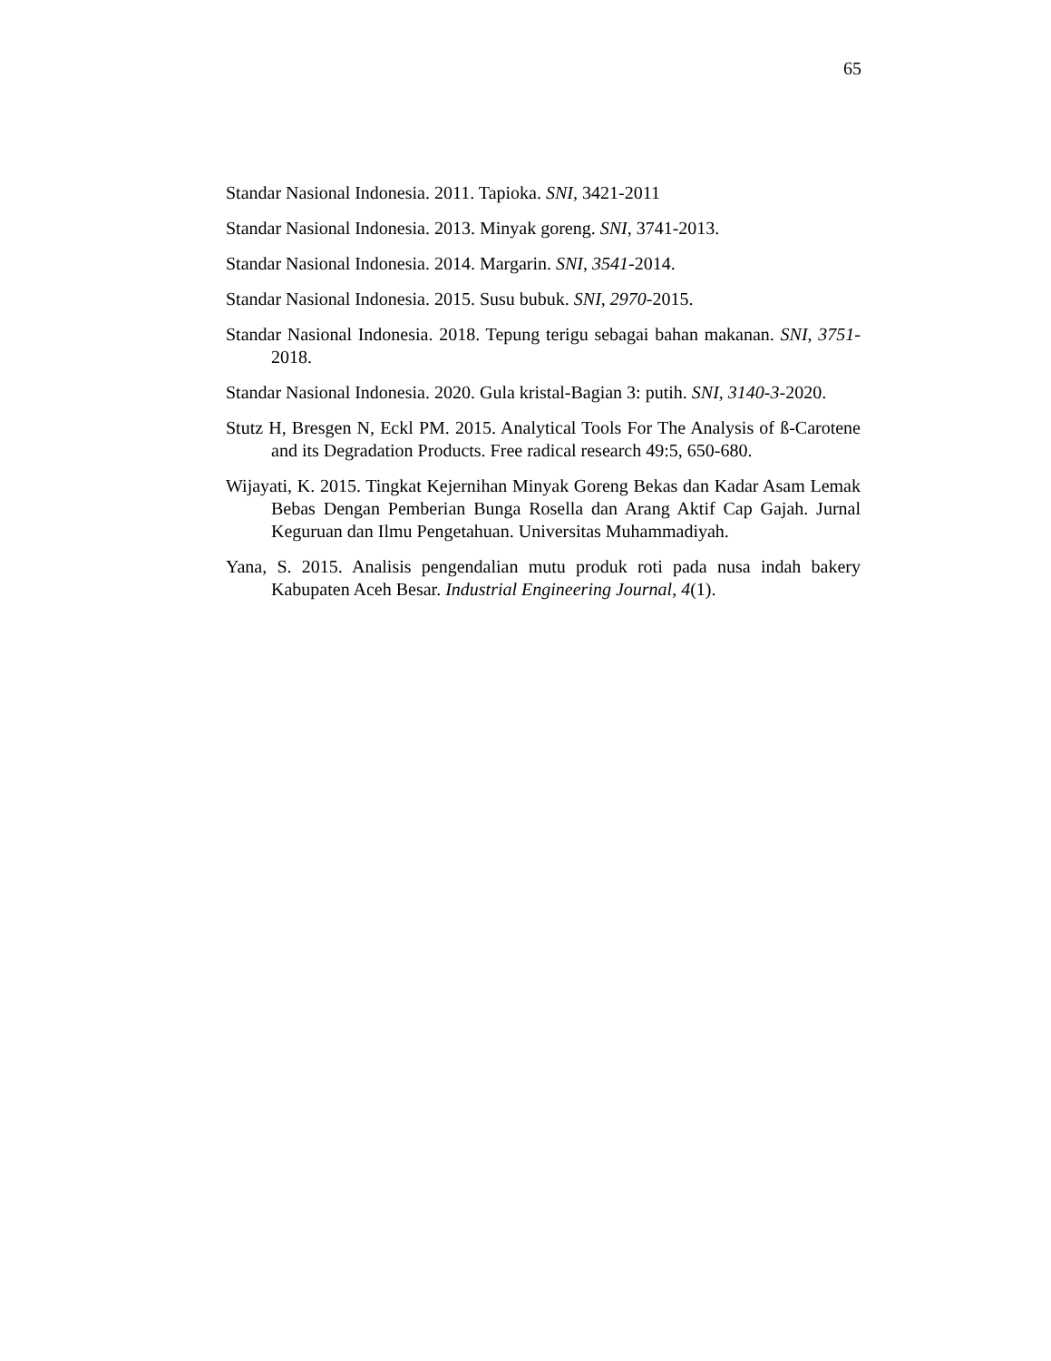65
Standar Nasional Indonesia. 2011. Tapioka. SNI, 3421-2011
Standar Nasional Indonesia. 2013. Minyak goreng. SNI, 3741-2013.
Standar Nasional Indonesia. 2014. Margarin. SNI, 3541-2014.
Standar Nasional Indonesia. 2015. Susu bubuk. SNI, 2970-2015.
Standar Nasional Indonesia. 2018. Tepung terigu sebagai bahan makanan. SNI, 3751-2018.
Standar Nasional Indonesia. 2020. Gula kristal-Bagian 3: putih. SNI, 3140-3-2020.
Stutz H, Bresgen N, Eckl PM. 2015. Analytical Tools For The Analysis of ß-Carotene and its Degradation Products. Free radical research 49:5, 650-680.
Wijayati, K. 2015. Tingkat Kejernihan Minyak Goreng Bekas dan Kadar Asam Lemak Bebas Dengan Pemberian Bunga Rosella dan Arang Aktif Cap Gajah. Jurnal Keguruan dan Ilmu Pengetahuan. Universitas Muhammadiyah.
Yana, S. 2015. Analisis pengendalian mutu produk roti pada nusa indah bakery Kabupaten Aceh Besar. Industrial Engineering Journal, 4(1).